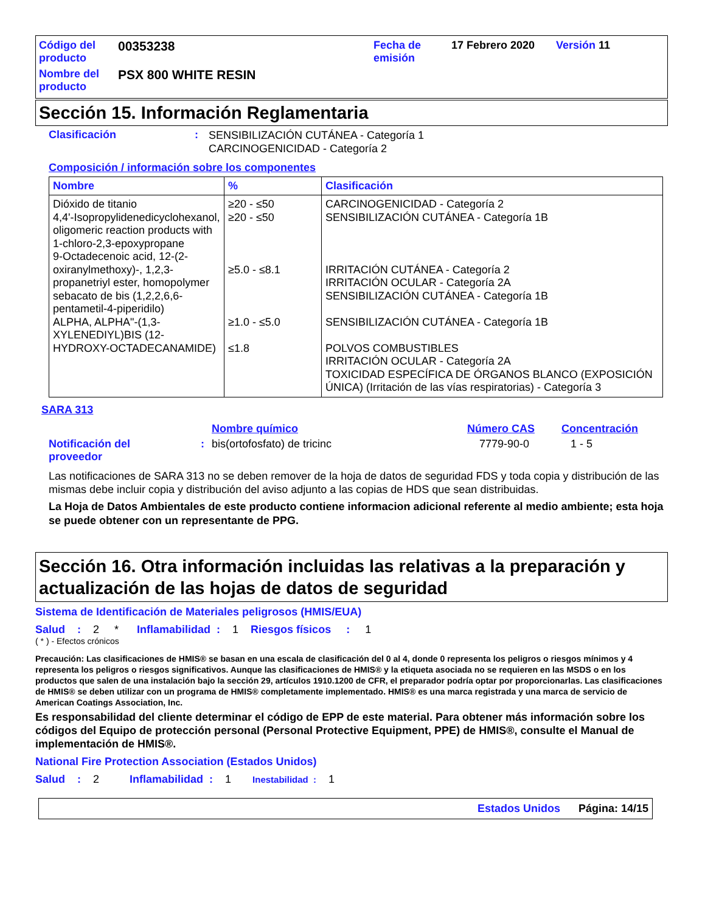| Código del producto | 00353238 | Fecha de emisión | 17 Febrero 2020 | Versión 11 |
| Nombre del producto | PSX 800 WHITE RESIN | | | |
Sección 15. Información Reglamentaria
Clasificación :
SENSIBILIZACIÓN CUTÁNEA - Categoría 1
CARCINOGENICIDAD - Categoría 2
Composición / información sobre los componentes
| Nombre | % | Clasificación |
| --- | --- | --- |
| Dióxido de titanio 4,4'-Isopropylidenedicyclohexanol, oligomeric reaction products with 1-chloro-2,3-epoxypropane 9-Octadecenoic acid, 12-(2-oxiranylmethoxy)-, 1,2,3-propanetriyl ester, homopolymer sebacato de bis (1,2,2,6,6-pentametil-4-piperidilo) ALPHA, ALPHA"-(1,3-XYLENEDIYL)BIS (12-HYDROXY-OCTADECANAMIDE) | ≥20 - ≤50 ≥20 - ≤50 ≥5.0 - ≤8.1 ≥1.0 - ≤5.0 ≤1.8 | CARCINOGENICIDAD - Categoría 2 SENSIBILIZACIÓN CUTÁNEA - Categoría 1B IRRITACIÓN CUTÁNEA - Categoría 2 IRRITACIÓN OCULAR - Categoría 2A SENSIBILIZACIÓN CUTÁNEA - Categoría 1B SENSIBILIZACIÓN CUTÁNEA - Categoría 1B POLVOS COMBUSTIBLES IRRITACIÓN OCULAR - Categoría 2A TOXICIDAD ESPECÍFICA DE ÓRGANOS BLANCO (EXPOSICIÓN ÚNICA) (Irritación de las vías respiratorias) - Categoría 3 |
SARA 313
Nombre químico Número CAS Concentración
Notificación del
proveedor
: bis(ortofosfato) de tricinc 7779-90-0 1 - 5
Las notificaciones de SARA 313 no se deben remover de la hoja de datos de seguridad FDS y toda copia y distribución de las mismas debe incluir copia y distribución del aviso adjunto a las copias de HDS que sean distribuidas.
La Hoja de Datos Ambientales de este producto contiene informacion adicional referente al medio ambiente; esta hoja se puede obtener con un representante de PPG.
Sección 16. Otra información incluidas las relativas a la preparación y actualización de las hojas de datos de seguridad
Sistema de Identificación de Materiales peligrosos (HMIS/EUA)
Salud : 2 * Inflamabilidad : 1 Riesgos físicos : 1
( * ) - Efectos crónicos
Precaución: Las clasificaciones de HMIS® se basan en una escala de clasificación del 0 al 4, donde 0 representa los peligros o riesgos mínimos y 4 representa los peligros o riesgos significativos. Aunque las clasificaciones de HMIS® y la etiqueta asociada no se requieren en las MSDS o en los productos que salen de una instalación bajo la sección 29, artículos 1910.1200 de CFR, el preparador podría optar por proporcionarlas. Las clasificaciones de HMIS® se deben utilizar con un programa de HMIS® completamente implementado. HMIS® es una marca registrada y una marca de servicio de American Coatings Association, Inc.
Es responsabilidad del cliente determinar el código de EPP de este material. Para obtener más información sobre los códigos del Equipo de protección personal (Personal Protective Equipment, PPE) de HMIS®, consulte el Manual de implementación de HMIS®.
National Fire Protection Association (Estados Unidos)
Salud : 2 Inflamabilidad : 1 Inestabilidad : 1
Estados Unidos Página: 14/15